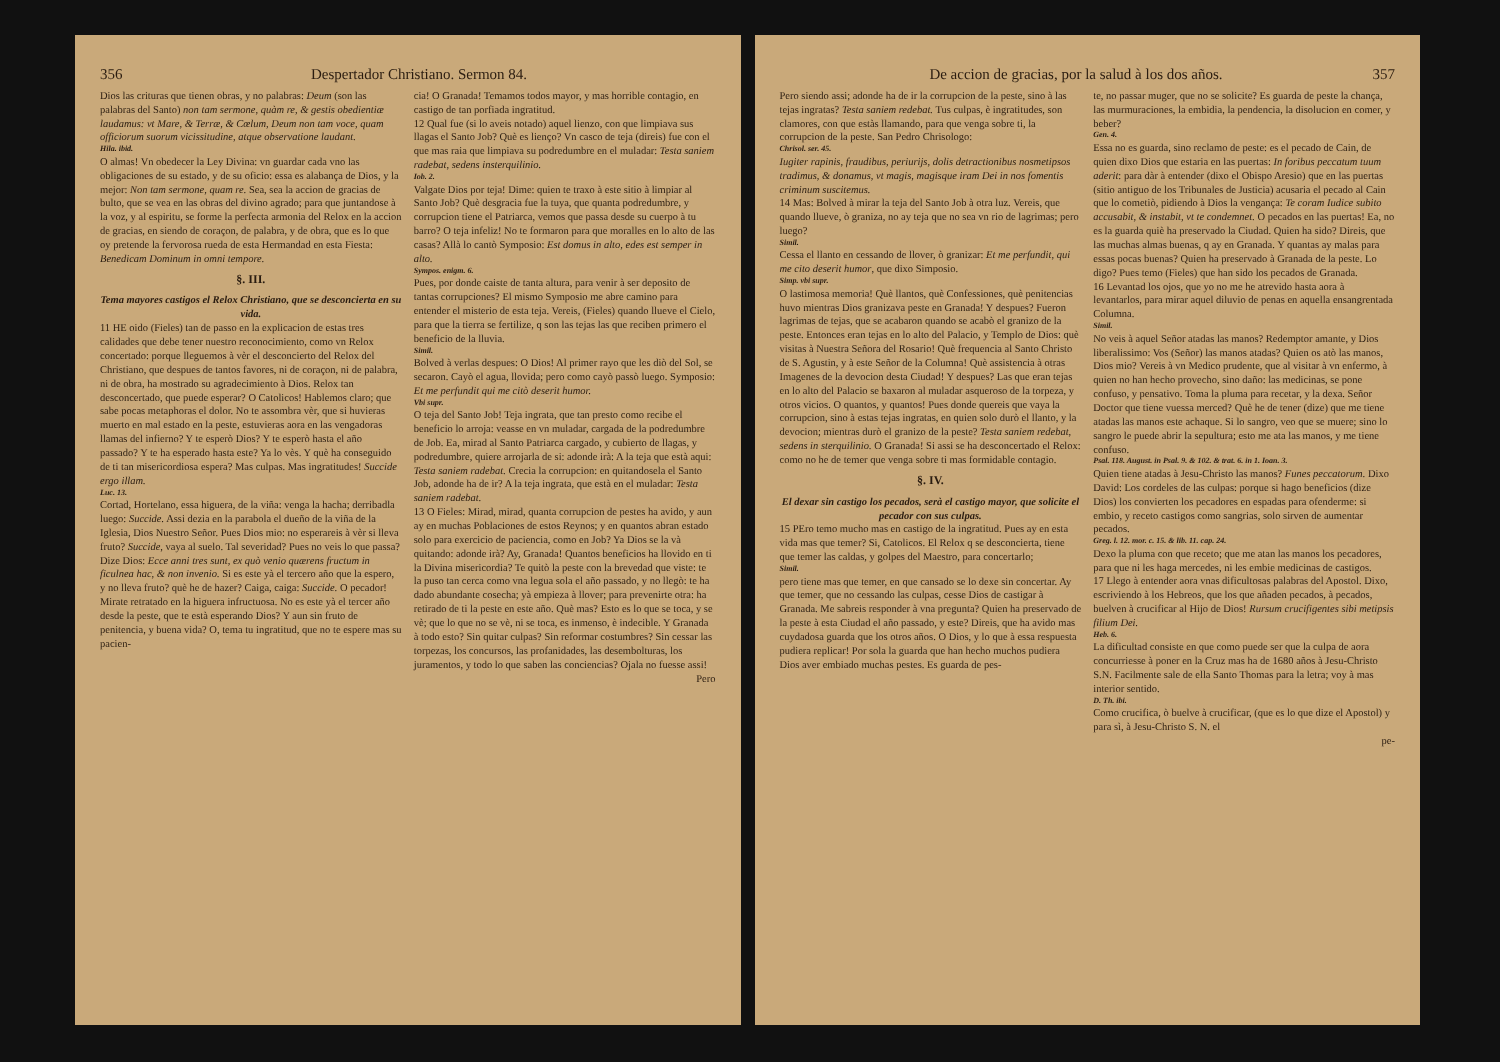356 Despertador Christiano. Sermon 84.
Dios las crituras que tienen obras, y no palabras: Deum (son las palabras del Santo) non tam sermone, quàm re, & gestis obedientiæ laudamus: vt Mare, & Terræ, & Cœlum, Deum non tam voce, quam officiorum suorum vicissitudine, atque observatione laudant.
Hila. ibid.
O almas! Vn obedecer la Ley Divina: vn guardar cada vno las obligaciones de su estado, y de su oficio: essa es alabança de Dios, y la mejor: Non tam sermone, quam re. Sea, sea la accion de gracias de bulto, que se vea en las obras del divino agrado; para que juntandose à la voz, y al espiritu, se forme la perfecta armonia del Relox en la accion de gracias, en siendo de coraçon, de palabra, y de obra, que es lo que oy pretende la fervorosa rueda de esta Hermandad en esta Fiesta: Benedicam Dominum in omni tempore.
§. III.
Tema mayores castigos el Relox Christiano, que se desconcierta en su vida.
11 HE oido (Fieles) tan de passo en la explicacion de estas tres calidades que debe tener nuestro reconocimiento, como vn Relox concertado: porque lleguemos à vèr el desconcierto del Relox del Christiano, que despues de tantos favores, ni de coraçon, ni de palabra, ni de obra, ha mostrado su agradecimiento à Dios. Relox tan desconcertado, que puede esperar? O Catolicos! Hablemos claro; que sabe pocas metaphoras el dolor. No te assombra vèr, que si huvieras muerto en mal estado en la peste, estuvieras aora en las vengadoras llamas del infierno? Y te esperò Dios? Y te esperò hasta el año passado? Y te ha esperado hasta este? Ya lo vès. Y què ha conseguido de ti tan misericordiosa espera? Mas culpas. Mas ingratitudes! Succide ergo illam.
Luc. 13.
Cortad, Hortelano, essa higuera, de la viña: venga la hacha; derribadla luego: Succide. Assi dezia en la parabola el dueño de la viña de la Iglesia, Dios Nuestro Señor. Pues Dios mio: no esperareis à vèr si lleva fruto? Succide, vaya al suelo. Tal severidad? Pues no veis lo que passa? Dize Dios: Ecce anni tres sunt, ex quò venio quærens fructum in ficulnea hac, & non invenio. Si es este yà el tercero año que la espero, y no lleva fruto? què he de hazer? Caiga, caiga: Succide. O pecador! Mirate retratado en la higuera infructuosa. No es este yà el tercer año desde la peste, que te està esperando Dios? Y aun sin fruto de penitencia, y buena vida? O, tema tu ingratitud, que no te espere mas su pacien-
cia! O Granada! Temamos todos mayor, y mas horrible contagio, en castigo de tan porfiada ingratitud.
12 Qual fue (si lo aveis notado) aquel lienzo, con que limpiava sus llagas el Santo Job? Què es lienço? Vn casco de teja (direis) fue con el que mas raia que limpiava su podredumbre en el muladar: Testa saniem radebat, sedens insterquilinio.
Iob. 2.
Valgate Dios por teja! Dime: quien te traxo à este sitio à limpiar al Santo Job? Què desgracia fue la tuya, que quanta podredumbre, y corrupcion tiene el Patriarca, vemos que passa desde su cuerpo à tu barro? O teja infeliz! No te formaron para que moralles en lo alto de las casas? Allà lo cantò Symposio: Est domus in alto, edes est semper in alto.
Sympos. enigm. 6.
Pues, por donde caiste de tanta altura, para venir à ser deposito de tantas corrupciones? El mismo Symposio me abre camino para entender el misterio de esta teja. Vereis, (Fieles) quando llueve el Cielo, para que la tierra se fertilize, q son las tejas las que reciben primero el beneficio de la lluvia.
Simil.
Bolved à verlas despues: O Dios! Al primer rayo que les diò del Sol, se secaron. Cayò el agua, llovida; pero como cayò passò luego. Symposio: Et me perfundit qui me citò deserit humor.
Vbi supr.
O teja del Santo Job! Teja ingrata, que tan presto como recibe el beneficio lo arroja: veasse en vn muladar, cargada de la podredumbre de Job. Ea, mirad al Santo Patriarca cargado, y cubierto de llagas, y podredumbre, quiere arrojarla de si: adonde irà: A la teja que està aqui: Testa saniem radebat. Crecia la corrupcion: en quitandosela el Santo Job, adonde ha de ir? A la teja ingrata, que està en el muladar: Testa saniem radebat.
13 O Fieles: Mirad, mirad, quanta corrupcion de pestes ha avido, y aun ay en muchas Poblaciones de estos Reynos; y en quantos abran estado solo para exercicio de paciencia, como en Job? Ya Dios se la và quitando: adonde irà? Ay, Granada! Quantos beneficios ha llovido en ti la Divina misericordia? Te quitò la peste con la brevedad que viste: te la puso tan cerca como vna legua sola el año passado, y no llegò: te ha dado abundante cosecha; yà empieza à llover; para prevenirte otra: ha retirado de ti la peste en este año. Què mas? Esto es lo que se toca, y se vè; que lo que no se vè, ni se toca, es inmenso, è indecible. Y Granada à todo esto? Sin quitar culpas? Sin reformar costumbres? Sin cessar las torpezas, los concursos, las profanidades, las desembolturas, los juramentos, y todo lo que saben las conciencias? Ojala no fuesse assi!
Pero
De accion de gracias, por la salud à los dos años. 357
Pero siendo assi; adonde ha de ir la corrupcion de la peste, sino à las tejas ingratas? Testa saniem redebat. Tus culpas, è ingratitudes, son clamores, con que estàs llamando, para que venga sobre ti, la corrupcion de la peste. San Pedro Chrisologo:
Chrisol. ser. 45.
Iugiter rapinis, fraudibus, periurijs, dolis detractionibus nosmetipsos tradimus, & donamus, vt magis, magisque iram Dei in nos fomentis criminum suscitemus.
14 Mas: Bolved à mirar la teja del Santo Job à otra luz. Vereis, que quando llueve, ò graniza, no ay teja que no sea vn rio de lagrimas; pero luego?
Simil.
Cessa el llanto en cessando de llover, ò granizar: Et me perfundit, qui me cito deserit humor, que dixo Simposio.
Simp. vbi supr.
O lastimosa memoria! Què llantos, què Confessiones, què penitencias huvo mientras Dios granizava peste en Granada! Y despues? Fueron lagrimas de tejas, que se acabaron quando se acabò el granizo de la peste. Entonces eran tejas en lo alto del Palacio, y Templo de Dios: què visitas à Nuestra Señora del Rosario! Què frequencia al Santo Christo de S. Agustin, y à este Señor de la Columna! Què assistencia à otras Imagenes de la devocion desta Ciudad! Y despues? Las que eran tejas en lo alto del Palacio se baxaron al muladar asqueroso de la torpeza, y otros vicios. O quantos, y quantos! Pues donde quereis que vaya la corrupcion, sino à estas tejas ingratas, en quien solo durò el llanto, y la devocion; mientras durò el granizo de la peste? Testa saniem redebat, sedens in sterquilinio. O Granada! Si assi se ha desconcertado el Relox: como no he de temer que venga sobre ti mas formidable contagio.
§. IV.
El dexar sin castigo los pecados, serà el castigo mayor, que solicite el pecador con sus culpas.
15 PEro temo mucho mas en castigo de la ingratitud. Pues ay en esta vida mas que temer? Si, Catolicos. El Relox q se desconcierta, tiene que temer las caldas, y golpes del Maestro, para concertarlo;
Simil.
pero tiene mas que temer, en que cansado se lo dexe sin concertar. Ay que temer, que no cessando las culpas, cesse Dios de castigar à Granada. Me sabreis responder à vna pregunta? Quien ha preservado de la peste à esta Ciudad el año passado, y este? Direis, que ha avido mas cuydadosa guarda que los otros años. O Dios, y lo que à essa respuesta pudiera replicar! Por sola la guarda que han hecho muchos pudiera Dios aver embiado muchas pestes. Es guarda de pes-
te, no passar muger, que no se solicite? Es guarda de peste la chança, las murmuraciones, la embidia, la pendencia, la disolucion en comer, y beber?
Gen. 4.
Essa no es guarda, sino reclamo de peste: es el pecado de Cain, de quien dixo Dios que estaria en las puertas: In foribus peccatum tuum aderit: para dàr à entender (dixo el Obispo Aresio) que en las puertas (sitio antiguo de los Tribunales de Justicia) acusaria el pecado al Cain que lo cometiò, pidiendo à Dios la vengança: Te coram Iudice subito accusabit, & instabit, vt te condemnet. O pecados en las puertas! Ea, no es la guarda quiè ha preservado la Ciudad. Quien ha sido? Direis, que las muchas almas buenas, q ay en Granada. Y quantas ay malas para essas pocas buenas? Quien ha preservado à Granada de la peste. Lo digo? Pues temo (Fieles) que han sido los pecados de Granada.
16 Levantad los ojos, que yo no me he atrevido hasta aora à levantarlos, para mirar aquel diluvio de penas en aquella ensangrentada Columna.
Simil.
No veis à aquel Señor atadas las manos? Redemptor amante, y Dios liberalissimo: Vos (Señor) las manos atadas? Quien os atò las manos, Dios mio? Vereis à vn Medico prudente, que al visitar à vn enfermo, à quien no han hecho provecho, sino daño: las medicinas, se pone confuso, y pensativo. Toma la pluma para recetar, y la dexa. Señor Doctor que tiene vuessa merced? Què he de tener (dize) que me tiene atadas las manos este achaque. Si lo sangro, veo que se muere; sino lo sangro le puede abrir la sepultura; esto me ata las manos, y me tiene confuso.
Psal. 118. August. in Psal. 9. & 102. & trat. 6. in 1. Ioan. 3.
Quien tiene atadas à Jesu-Christo las manos? Funes peccatorum. Dixo David: Los cordeles de las culpas: porque si hago beneficios (dize Dios) los convierten los pecadores en espadas para ofenderme: si embio, y receto castigos como sangrias, solo sirven de aumentar pecados.
Greg. l. 12. mor. c. 15. & lib. 11. cap. 24.
Dexo la pluma con que receto; que me atan las manos los pecadores, para que ni les haga mercedes, ni les embie medicinas de castigos.
17 Llego à entender aora vnas dificultosas palabras del Apostol. Dixo, escriviendo à los Hebreos, que los que añaden pecados, à pecados, buelven à crucificar al Hijo de Dios! Rursum crucifigentes sibi metipsis filium Dei.
Heb. 6.
La dificultad consiste en que como puede ser que la culpa de aora concurriesse à poner en la Cruz mas ha de 1680 años à Jesu-Christo S.N. Facilmente sale de ella Santo Thomas para la letra; voy à mas interior sentido.
D. Th. ibi.
Como crucifica, ò buelve à crucificar, (que es lo que dize el Apostol) y para sì, à Jesu-Christo S. N. el
pe-